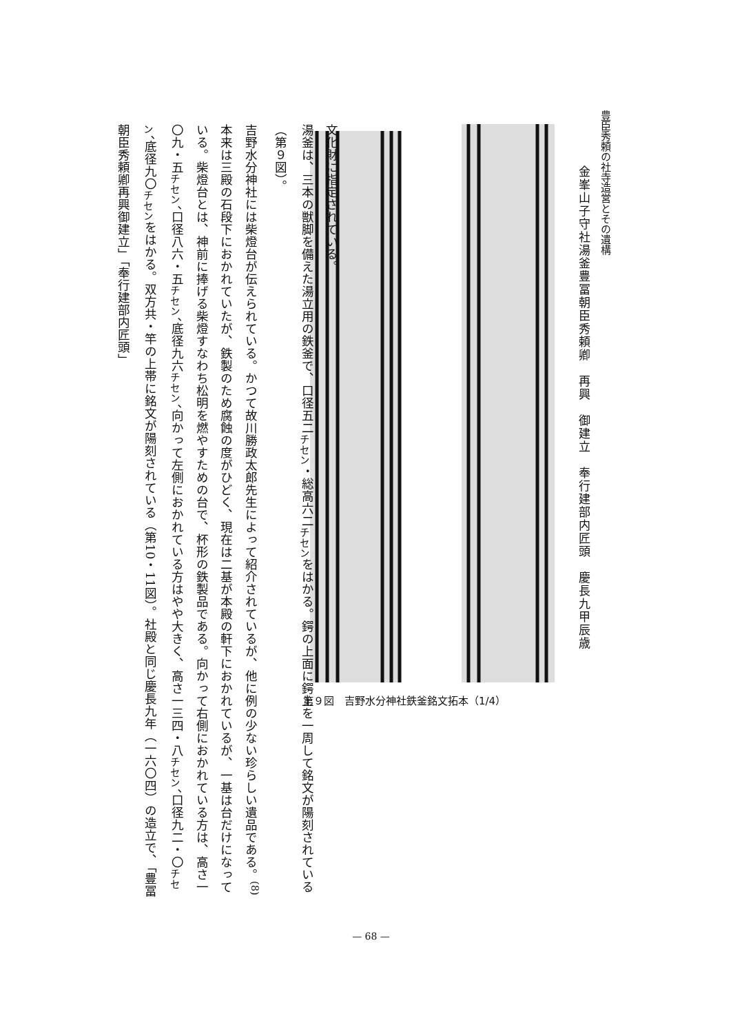豊臣秀頼の社寺造営とその遺構
金峯山子守社湯釜豊冨朝臣秀頼卿　再興　御建立　奉行建部内匠頭　慶長九甲辰歳
第９図　吉野水分神社鉄釜銘文拓本（1/4）
文化財に指定されている。
湯釜は、三本の獣脚を備えた湯立用の鉄釜で、口径五二<sub>チセン</sub>・総高六二<sub>チセン</sub>をはかる。鍔の上面に鍔上を一周して銘文が陽刻されている（第９図）。
吉野水分神社には柴燈台が伝えられている。かつて故川勝政太郎先生によって紹介されているが、他に例の少ない珍らしい遺品である。<sup>(8)</sup>本来は三殿の石段下におかれていたが、鉄製のため腐蝕の度がひどく、現在は二基が本殿の軒下におかれているが、一基は台だけになっている。柴燈台とは、神前に捧げる柴燈すなわち松明を燃やすための台で、杯形の鉄製品である。向かって右側におかれている方は、高さ一〇九・五<sub>チセン</sub>、口径八六・五<sub>チセン</sub>、底径九六<sub>チセン</sub>、向かって左側におかれている方はやや大きく、高さ一三四・八<sub>チセン</sub>、口径九二・〇<sub>チセン</sub>、底径九〇<sub>チセン</sub>をはかる。双方共・竿の上帯に銘文が陽刻されている（第10・11図）。社殿と同じ慶長九年（一六〇四）の造立で、「豊冨朝臣秀頼卿再興御建立」「奉行建部内匠頭」
— 68 —